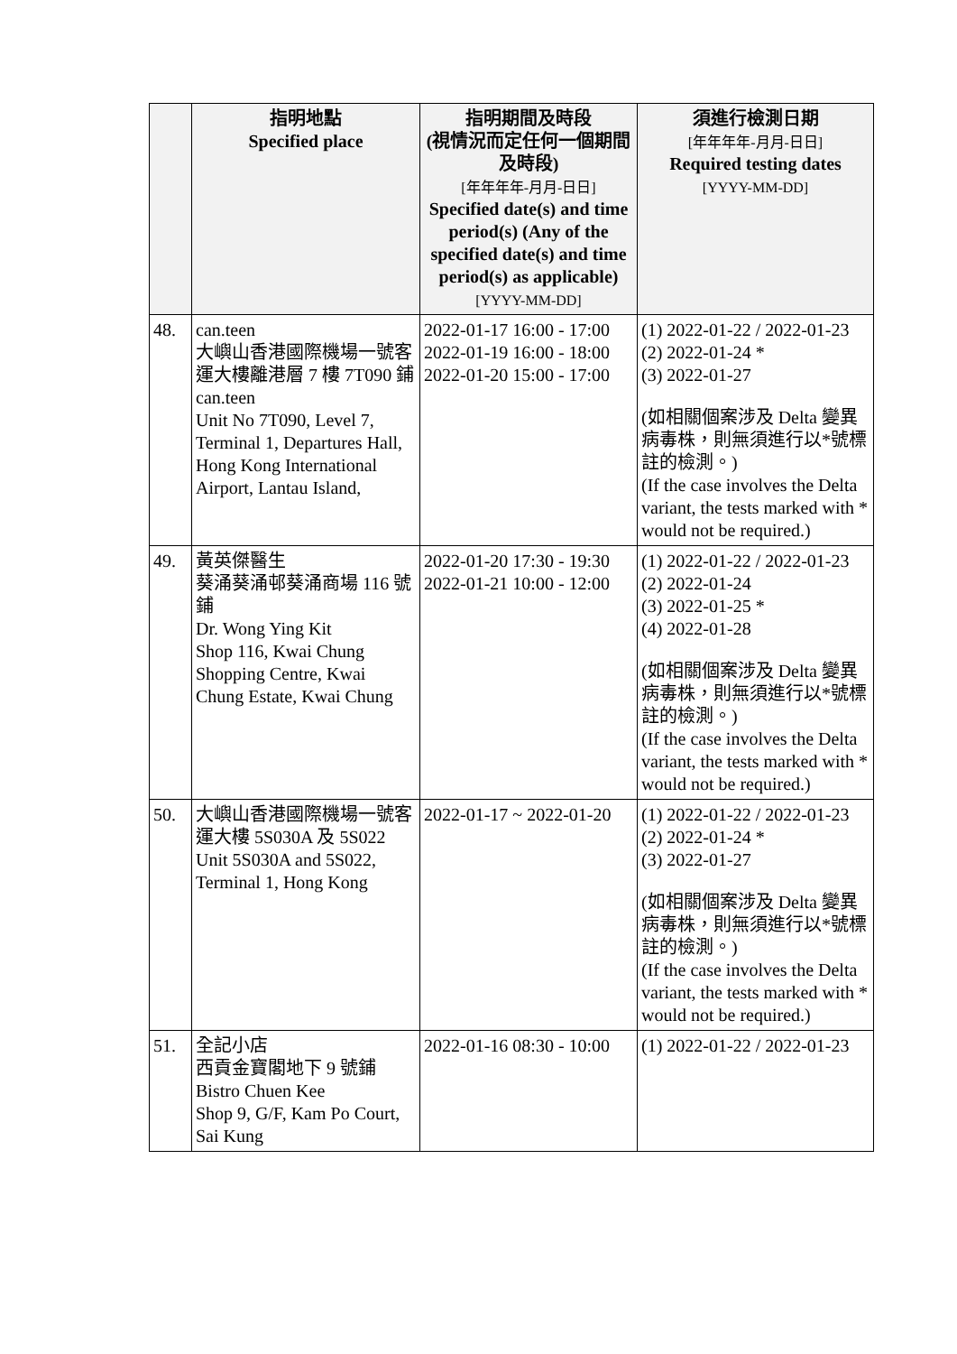| | 指明地點 Specified place | 指明期間及時段 (視情況而定任何一個期間及時段) [年年年年-月月-日日] Specified date(s) and time period(s) (Any of the specified date(s) and time period(s) as applicable) [YYYY-MM-DD] | 須進行檢測日期 [年年年年-月月-日日] Required testing dates [YYYY-MM-DD] |
| --- | --- | --- | --- |
| 48. | can.teen 大嶼山香港國際機場一號客運大樓離港層 7 樓 7T090 鋪 can.teen Unit No 7T090, Level 7, Terminal 1, Departures Hall, Hong Kong International Airport, Lantau Island, | 2022-01-17 16:00 - 17:00 2022-01-19 16:00 - 18:00 2022-01-20 15:00 - 17:00 | (1) 2022-01-22 / 2022-01-23 (2) 2022-01-24 * (3) 2022-01-27 (如相關個案涉及 Delta 變異病毒株，則無須進行以*號標註的檢測。) (If the case involves the Delta variant, the tests marked with * would not be required.) |
| 49. | 黃英傑醫生 葵涌葵涌邨葵涌商場 116 號鋪 Dr. Wong Ying Kit Shop 116, Kwai Chung Shopping Centre, Kwai Chung Estate, Kwai Chung | 2022-01-20 17:30 - 19:30 2022-01-21 10:00 - 12:00 | (1) 2022-01-22 / 2022-01-23 (2) 2022-01-24 (3) 2022-01-25 * (4) 2022-01-28 (如相關個案涉及 Delta 變異病毒株，則無須進行以*號標註的檢測。) (If the case involves the Delta variant, the tests marked with * would not be required.) |
| 50. | 大嶼山香港國際機場一號客運大樓 5S030A 及 5S022 Unit 5S030A and 5S022, Terminal 1, Hong Kong | 2022-01-17 ~ 2022-01-20 | (1) 2022-01-22 / 2022-01-23 (2) 2022-01-24 * (3) 2022-01-27 (如相關個案涉及 Delta 變異病毒株，則無須進行以*號標註的檢測。) (If the case involves the Delta variant, the tests marked with * would not be required.) |
| 51. | 全記小店 西貢金寶閣地下 9 號鋪 Bistro Chuen Kee Shop 9, G/F, Kam Po Court, Sai Kung | 2022-01-16 08:30 - 10:00 | (1) 2022-01-22 / 2022-01-23 |